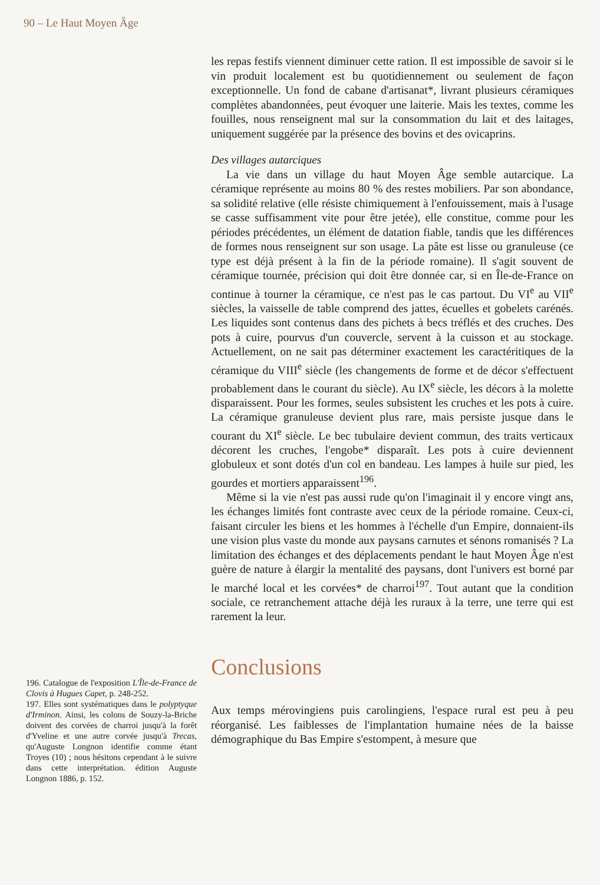90 – Le Haut Moyen Âge
196. Catalogue de l'exposition L'Île-de-France de Clovis à Hugues Capet, p. 248-252.
197. Elles sont systématiques dans le polyptyque d'Irminon. Ainsi, les colons de Souzy-la-Briche doivent des corvées de charroi jusqu'à la forêt d'Yveline et une autre corvée jusqu'à Trecas, qu'Auguste Longnon identifie comme étant Troyes (10) ; nous hésitons cependant à le suivre dans cette interprétation. édition Auguste Longnon 1886, p. 152.
les repas festifs viennent diminuer cette ration. Il est impossible de savoir si le vin produit localement est bu quotidiennement ou seulement de façon exceptionnelle. Un fond de cabane d'artisanat*, livrant plusieurs céramiques complètes abandonnées, peut évoquer une laiterie. Mais les textes, comme les fouilles, nous renseignent mal sur la consommation du lait et des laitages, uniquement suggérée par la présence des bovins et des ovicaprins.
Des villages autarciques
La vie dans un village du haut Moyen Âge semble autarcique. La céramique représente au moins 80 % des restes mobiliers. Par son abondance, sa solidité relative (elle résiste chimiquement à l'enfouissement, mais à l'usage se casse suffisamment vite pour être jetée), elle constitue, comme pour les périodes précédentes, un élément de datation fiable, tandis que les différences de formes nous renseignent sur son usage. La pâte est lisse ou granuleuse (ce type est déjà présent à la fin de la période romaine). Il s'agit souvent de céramique tournée, précision qui doit être donnée car, si en Île-de-France on continue à tourner la céramique, ce n'est pas le cas partout. Du VI<sup>e</sup> au VII<sup>e</sup> siècles, la vaisselle de table comprend des jattes, écuelles et gobelets carénés. Les liquides sont contenus dans des pichets à becs tréflés et des cruches. Des pots à cuire, pourvus d'un couvercle, servent à la cuisson et au stockage. Actuellement, on ne sait pas déterminer exactement les caractéritiques de la céramique du VIII<sup>e</sup> siècle (les changements de forme et de décor s'effectuent probablement dans le courant du siècle). Au IX<sup>e</sup> siècle, les décors à la molette disparaissent. Pour les formes, seules subsistent les cruches et les pots à cuire. La céramique granuleuse devient plus rare, mais persiste jusque dans le courant du XI<sup>e</sup> siècle. Le bec tubulaire devient commun, des traits verticaux décorent les cruches, l'engobe* disparaît. Les pots à cuire deviennent globuleux et sont dotés d'un col en bandeau. Les lampes à huile sur pied, les gourdes et mortiers apparaissent<sup>196</sup>.
Même si la vie n'est pas aussi rude qu'on l'imaginait il y encore vingt ans, les échanges limités font contraste avec ceux de la période romaine. Ceux-ci, faisant circuler les biens et les hommes à l'échelle d'un Empire, donnaient-ils une vision plus vaste du monde aux paysans carnutes et sénons romanisés ? La limitation des échanges et des déplacements pendant le haut Moyen Âge n'est guère de nature à élargir la mentalité des paysans, dont l'univers est borné par le marché local et les corvées* de charroi<sup>197</sup>. Tout autant que la condition sociale, ce retranchement attache déjà les ruraux à la terre, une terre qui est rarement la leur.
Conclusions
Aux temps mérovingiens puis carolingiens, l'espace rural est peu à peu réorganisé. Les faiblesses de l'implantation humaine nées de la baisse démographique du Bas Empire s'estompent, à mesure que